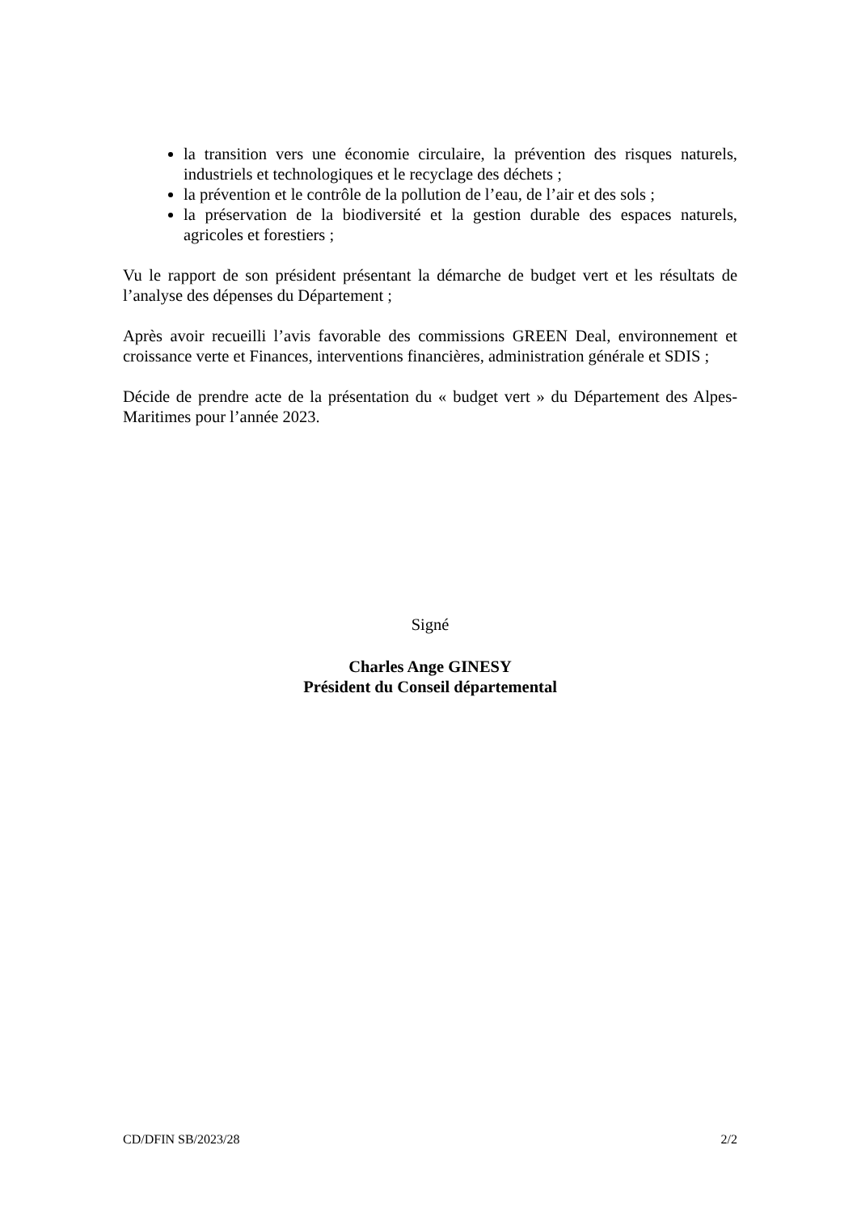la transition vers une économie circulaire, la prévention des risques naturels, industriels et technologiques et le recyclage des déchets ;
la prévention et le contrôle de la pollution de l’eau, de l’air et des sols ;
la préservation de la biodiversité et la gestion durable des espaces naturels, agricoles et forestiers ;
Vu le rapport de son président présentant la démarche de budget vert et les résultats de l’analyse des dépenses du Département ;
Après avoir recueilli l’avis favorable des commissions GREEN Deal, environnement et croissance verte et Finances, interventions financières, administration générale et SDIS ;
Décide de prendre acte de la présentation du « budget vert » du Département des Alpes-Maritimes pour l’année 2023.
Signé
Charles Ange GINESY
Président du Conseil départemental
CD/DFIN SB/2023/28 2/2